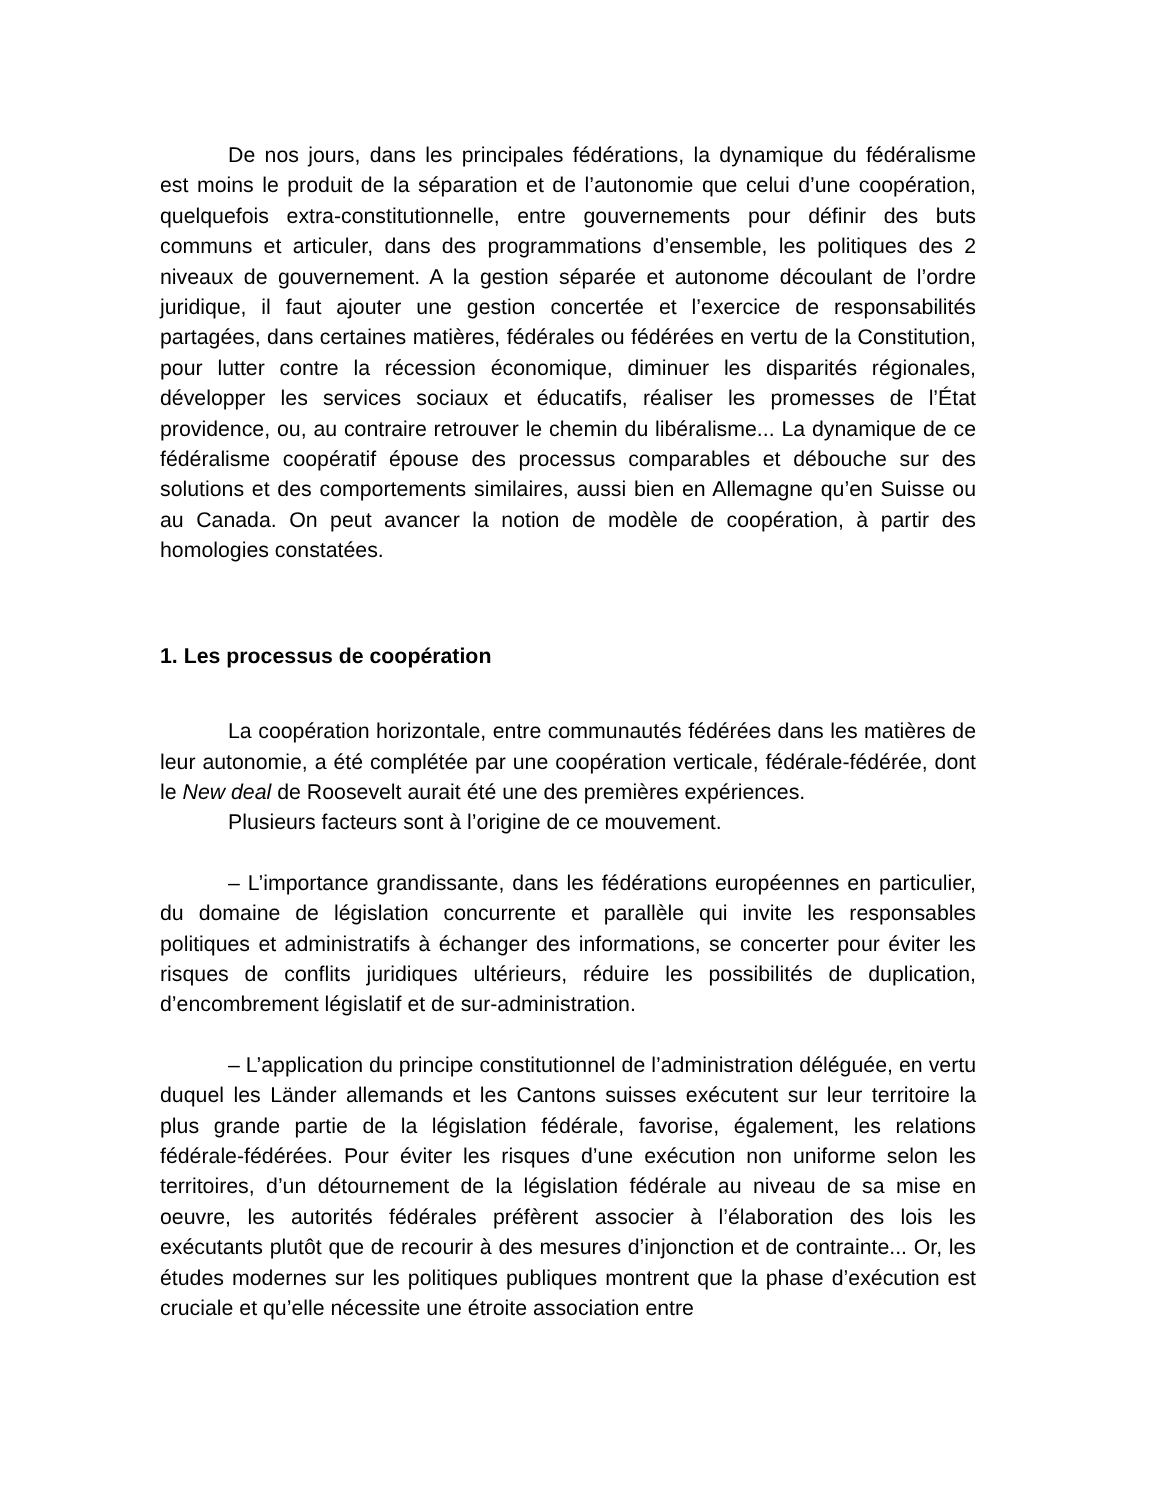De nos jours, dans les principales fédérations, la dynamique du fédéralisme est moins le produit de la séparation et de l’autonomie que celui d’une coopération, quelquefois extra-constitutionnelle, entre gouvernements pour définir des buts communs et articuler, dans des programmations d’ensemble, les politiques des 2 niveaux de gouvernement. A la gestion séparée et autonome découlant de l’ordre juridique, il faut ajouter une gestion concertée et l’exercice de responsabilités partagées, dans certaines matières, fédérales ou fédérées en vertu de la Constitution, pour lutter contre la récession économique, diminuer les disparités régionales, développer les services sociaux et éducatifs, réaliser les promesses de l’État providence, ou, au contraire retrouver le chemin du libéralisme... La dynamique de ce fédéralisme coopératif épouse des processus comparables et débouche sur des solutions et des comportements similaires, aussi bien en Allemagne qu’en Suisse ou au Canada. On peut avancer la notion de modèle de coopération, à partir des homologies constatées.
1. Les processus de coopération
La coopération horizontale, entre communautés fédérées dans les matières de leur autonomie, a été complétée par une coopération verticale, fédérale-fédérée, dont le New deal de Roosevelt aurait été une des premières expériences.
Plusieurs facteurs sont à l’origine de ce mouvement.
– L’importance grandissante, dans les fédérations européennes en particulier, du domaine de législation concurrente et parallèle qui invite les responsables politiques et administratifs à échanger des informations, se concerter pour éviter les risques de conflits juridiques ultérieurs, réduire les possibilités de duplication, d’encombrement législatif et de sur-administration.
– L’application du principe constitutionnel de l’administration déléguée, en vertu duquel les Länder allemands et les Cantons suisses exécutent sur leur territoire la plus grande partie de la législation fédérale, favorise, également, les relations fédérale-fédérées. Pour éviter les risques d’une exécution non uniforme selon les territoires, d’un détournement de la législation fédérale au niveau de sa mise en oeuvre, les autorités fédérales préfèrent associer à l’élaboration des lois les exécutants plutôt que de recourir à des mesures d’injonction et de contrainte... Or, les études modernes sur les politiques publiques montrent que la phase d’exécution est cruciale et qu’elle nécessite une étroite association entre